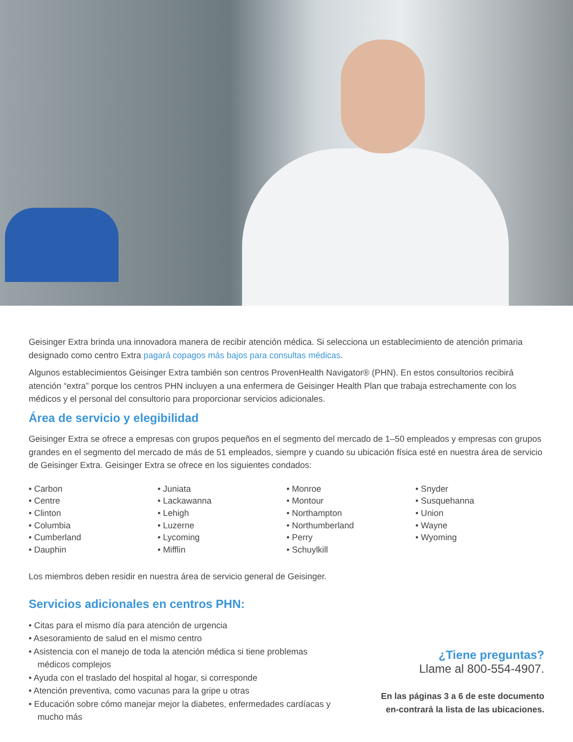Geisinger Extra brinda una innovadora manera de recibir atención médica. Si selecciona un establecimiento de atención primaria designado como centro Extra pagará copagos más bajos para consultas médicas.
Algunos establecimientos Geisinger Extra también son centros ProvenHealth Navigator® (PHN). En estos consultorios recibirá atención “extra” porque los centros PHN incluyen a una enfermera de Geisinger Health Plan que trabaja estrechamente con los médicos y el personal del consultorio para proporcionar servicios adicionales.
Área de servicio y elegibilidad
Geisinger Extra se ofrece a empresas con grupos pequeños en el segmento del mercado de 1–50 empleados y empresas con grupos grandes en el segmento del mercado de más de 51 empleados, siempre y cuando su ubicación física esté en nuestra área de servicio de Geisinger Extra. Geisinger Extra se ofrece en los siguientes condados:
• Carbon
• Centre
• Clinton
• Columbia
• Cumberland
• Dauphin
• Juniata
• Lackawanna
• Lehigh
• Luzerne
• Lycoming
• Mifflin
• Monroe
• Montour
• Northampton
• Northumberland
• Perry
• Schuylkill
• Snyder
• Susquehanna
• Union
• Wayne
• Wyoming
Los miembros deben residir en nuestra área de servicio general de Geisinger.
Servicios adicionales en centros PHN:
• Citas para el mismo día para atención de urgencia
• Asesoramiento de salud en el mismo centro
• Asistencia con el manejo de toda la atención médica si tiene problemas
médicos complejos
• Ayuda con el traslado del hospital al hogar, si corresponde
• Atención preventiva, como vacunas para la gripe u otras
• Educación sobre cómo manejar mejor la diabetes, enfermedades cardíacas y
mucho más
¿Tiene preguntas?
Llame al 800-554-4907.
En las páginas 3 a 6 de este documento
en-contrará la lista de las ubicaciones.